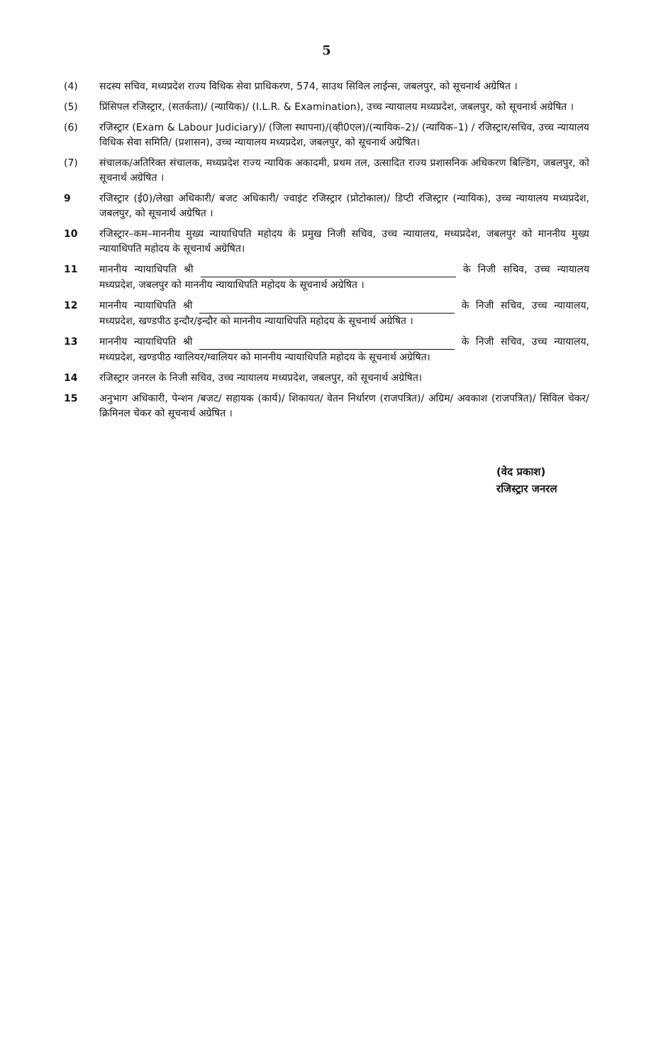5
(4) सदस्य सचिव, मध्यप्रदेश राज्य विधिक सेवा प्राधिकरण, 574, साउथ सिविल लाईन्स, जबलपुर, को सूचनार्थ अग्रेषित ।
(5) प्रिंसिपल रजिस्ट्रार, (सतर्कता)/ (न्यायिक)/ (I.L.R. & Examination), उच्च न्यायालय मध्यप्रदेश, जबलपुर, को सूचनार्थ अग्रेषित ।
(6) रजिस्ट्रार (Exam & Labour Judiciary)/ (जिला स्थापना)/(व्ही0एल)/(न्यायिक–2)/ (न्यायिक–1) / रजिस्ट्रार/सचिव, उच्च न्यायालय विधिक सेवा समिति/ (प्रशासन), उच्च न्यायालय मध्यप्रदेश, जबलपुर, को सूचनार्थ अग्रेषित।
(7) संचालक/अतिरिक्त संचालक, मध्यप्रदेश राज्य न्यायिक अकादमी, प्रथम तल, उत्सादित राज्य प्रशासनिक अधिकरण बिल्डिंग, जबलपुर, को सूचनार्थ अग्रेषित ।
9 रजिस्ट्रार (ई0)/लेखा अधिकारी/ बजट अधिकारी/ ज्वाइंट रजिस्ट्रार (प्रोटोकाल)/ डिप्टी रजिस्ट्रार (न्यायिक), उच्च न्यायालय मध्यप्रदेश, जबलपुर, को सूचनार्थ अग्रेषित ।
10 रजिस्ट्रार–कम–माननीय मुख्य न्यायाधिपति महोदय के प्रमुख निजी सचिव, उच्च न्यायालय, मध्यप्रदेश, जबलपुर को माननीय मुख्य न्यायाधिपति महोदय के सूचनार्थ अग्रेषित।
11 माननीय न्यायाधिपति श्री के निजी सचिव, उच्च न्यायालय मध्यप्रदेश, जबलपुर को माननीय न्यायाधिपति महोदय के सूचनार्थ अग्रेषित ।
12 माननीय न्यायाधिपति श्री के निजी सचिव, उच्च न्यायालय, मध्यप्रदेश, खण्डपीठ इन्दौर/इन्दौर को माननीय न्यायाधिपति महोदय के सूचनार्थ अग्रेषित ।
13 माननीय न्यायाधिपति श्री के निजी सचिव, उच्च न्यायालय, मध्यप्रदेश, खण्डपीठ ग्वालियर/ग्वालियर को माननीय न्यायाधिपति महोदय के सूचनार्थ अग्रेषित।
14 रजिस्ट्रार जनरल के निजी सचिव, उच्च न्यायालय मध्यप्रदेश, जबलपुर, को सूचनार्थ अग्रेषित।
15 अनुभाग अधिकारी, पेन्शन /बजट/ सहायक (कार्य)/ शिकायत/ वेतन निर्धारण (राजपत्रित)/ अग्रिम/ अवकाश (राजपत्रित)/ सिविल चेकर/ क्रिमिनल चेकर को सूचनार्थ अग्रेषित ।
(वेद प्रकाश)
रजिस्ट्रार जनरल